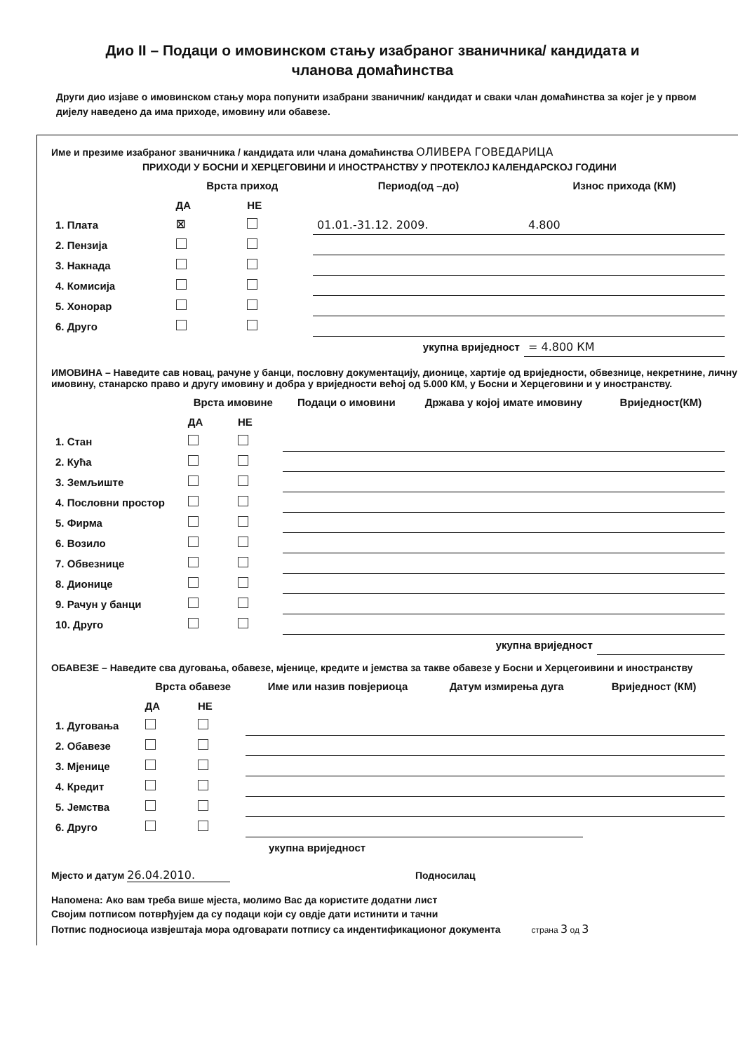Дио II – Подаци о имовинском стању изабраног званичника/ кандидата и
чланова домаћинства
Други дио изјаве о имовинском стању мора попунити изабрани званичник/ кандидат и сваки члан домаћинства за којег је у првом дијелу наведено да има приходе, имовину или обавезе.
Име и презиме изабраног званичника / кандидата или члана домаћинства ОЛИВЕРА ГОВЕДАРИЦА
ПРИХОДИ У БОСНИ И ХЕРЦЕГОВИНИ И ИНОСТРАНСТВУ У ПРОТЕКЛОЈ КАЛЕНДАРСКОЈ ГОДИНИ
| | Врста приход | | Период(од –до) | Износ прихода (КМ) |
| --- | --- | --- | --- | --- |
| | ДА | НЕ | | |
| 1. Плата | ☒ | | 01.01.-31.12. 2009. | 4.800 |
| 2. Пензија | | | | |
| 3. Накнада | | | | |
| 4. Комисија | | | | |
| 5. Хонорар | | | | |
| 6. Друго | | | | |
| укупна вриједност | | | | = 4.800 КМ |
ИМОВИНА – Наведите сав новац, рачуне у банци, пословну документацију, дионице, хартије од вриједности, обвезнице, некретнине, личну имовину, станарско право и другу имовину и добра у вриједности већој од 5.000 КМ, у Босни и Херцеговини и у иностранству.
| | Врста имовине | | Подаци о имовини | Држава у којој имате имовину | Вриједност(КМ) |
| --- | --- | --- | --- | --- | --- |
| | ДА | НЕ | | | |
| 1. Стан | | | | | |
| 2. Кућа | | | | | |
| 3. Земљиште | | | | | |
| 4. Пословни простор | | | | | |
| 5. Фирма | | | | | |
| 6. Возило | | | | | |
| 7. Обвезнице | | | | | |
| 8. Дионице | | | | | |
| 9. Рачун у банци | | | | | |
| 10. Друго | | | | | |
| укупна вриједност | | | | | |
ОБАВЕЗЕ – Наведите сва дуговања, обавезе, мјенице, кредите и јемства за такве обавезе у Босни и Херцегоивини и иностранству
| | Врста обавезе | | Име или назив повјериоца | Датум измирења дуга | Вриједност (КМ) |
| --- | --- | --- | --- | --- | --- |
| | ДА | НЕ | | | |
| 1. Дуговања | | | | | |
| 2. Обавезе | | | | | |
| 3. Мјенице | | | | | |
| 4. Кредит | | | | | |
| 5. Јемства | | | | | |
| 6. Друго | | | | | |
| укупна вриједност | | | | | |
Мјесто и датум 26.04.2010. Подносилац
Напомена: Ако вам треба више мјеста, молимо Вас да користите додатни лист
Својим потписом потврђујем да су подаци који су овдје дати истинити и тачни
Потпис подносиоца извјештаја мора одговарати потпису са индентификационог документа страна 3 од 3